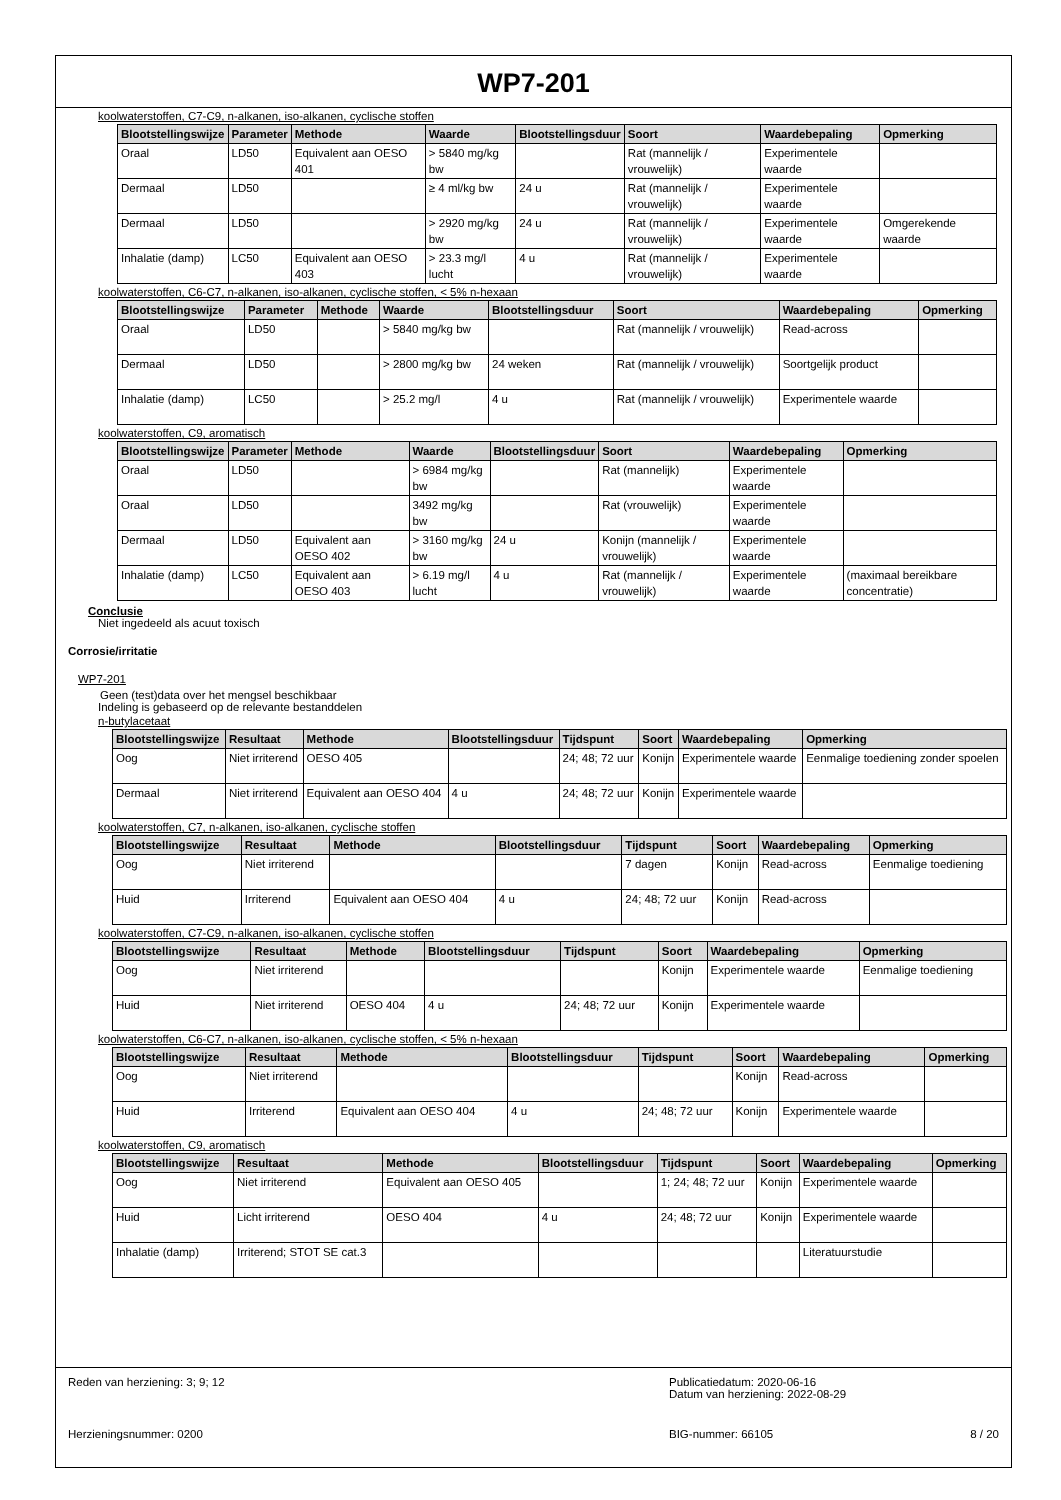WP7-201
koolwaterstoffen, C7-C9, n-alkanen, iso-alkanen, cyclische stoffen
| Blootstellingswijze | Parameter | Methode | Waarde | Blootstellingsduur | Soort | Waardebepaling | Opmerking |
| --- | --- | --- | --- | --- | --- | --- | --- |
| Oraal | LD50 | Equivalent aan OESO 401 | > 5840 mg/kg bw | | Rat (mannelijk / vrouwelijk) | Experimentele waarde | |
| Dermaal | LD50 | | ≥ 4 ml/kg bw | 24 u | Rat (mannelijk / vrouwelijk) | Experimentele waarde | |
| Dermaal | LD50 | | > 2920 mg/kg bw | 24 u | Rat (mannelijk / vrouwelijk) | Experimentele waarde | Omgerekende waarde |
| Inhalatie (damp) | LC50 | Equivalent aan OESO 403 | > 23.3 mg/l lucht | 4 u | Rat (mannelijk / vrouwelijk) | Experimentele waarde | |
koolwaterstoffen, C6-C7, n-alkanen, iso-alkanen, cyclische stoffen, < 5% n-hexaan
| Blootstellingswijze | Parameter | Methode | Waarde | Blootstellingsduur | Soort | Waardebepaling | Opmerking |
| --- | --- | --- | --- | --- | --- | --- | --- |
| Oraal | LD50 | | > 5840 mg/kg bw | | Rat (mannelijk / vrouwelijk) | Read-across | |
| Dermaal | LD50 | | > 2800 mg/kg bw | 24 weken | Rat (mannelijk / vrouwelijk) | Soortgelijk product | |
| Inhalatie (damp) | LC50 | | > 25.2 mg/l | 4 u | Rat (mannelijk / vrouwelijk) | Experimentele waarde | |
koolwaterstoffen, C9, aromatisch
| Blootstellingswijze | Parameter | Methode | Waarde | Blootstellingsduur | Soort | Waardebepaling | Opmerking |
| --- | --- | --- | --- | --- | --- | --- | --- |
| Oraal | LD50 | | > 6984 mg/kg bw | | Rat (mannelijk) | Experimentele waarde | |
| Oraal | LD50 | | 3492 mg/kg bw | | Rat (vrouwelijk) | Experimentele waarde | |
| Dermaal | LD50 | Equivalent aan OESO 402 | > 3160 mg/kg bw | 24 u | Konijn (mannelijk / vrouwelijk) | Experimentele waarde | |
| Inhalatie (damp) | LC50 | Equivalent aan OESO 403 | > 6.19 mg/l lucht | 4 u | Rat (mannelijk / vrouwelijk) | Experimentele waarde | (maximaal bereikbare concentratie) |
Conclusie
Niet ingedeeld als acuut toxisch
Corrosie/irritatie
WP7-201
Geen (test)data over het mengsel beschikbaar
Indeling is gebaseerd op de relevante bestanddelen
n-butylacetaat
| Blootstellingswijze | Resultaat | Methode | Blootstellingsduur | Tijdspunt | Soort | Waardebepaling | Opmerking |
| --- | --- | --- | --- | --- | --- | --- | --- |
| Oog | Niet irriterend | OESO 405 | | 24; 48; 72 uur | Konijn | Experimentele waarde | Eenmalige toediening zonder spoelen |
| Dermaal | Niet irriterend | Equivalent aan OESO 404 | 4 u | 24; 48; 72 uur | Konijn | Experimentele waarde | |
koolwaterstoffen, C7, n-alkanen, iso-alkanen, cyclische stoffen
| Blootstellingswijze | Resultaat | Methode | Blootstellingsduur | Tijdspunt | Soort | Waardebepaling | Opmerking |
| --- | --- | --- | --- | --- | --- | --- | --- |
| Oog | Niet irriterend | | | 7 dagen | Konijn | Read-across | Eenmalige toediening |
| Huid | Irriterend | Equivalent aan OESO 404 | 4 u | 24; 48; 72 uur | Konijn | Read-across | |
koolwaterstoffen, C7-C9, n-alkanen, iso-alkanen, cyclische stoffen
| Blootstellingswijze | Resultaat | Methode | Blootstellingsduur | Tijdspunt | Soort | Waardebepaling | Opmerking |
| --- | --- | --- | --- | --- | --- | --- | --- |
| Oog | Niet irriterend | | | | Konijn | Experimentele waarde | Eenmalige toediening |
| Huid | Niet irriterend | OESO 404 | 4 u | 24; 48; 72 uur | Konijn | Experimentele waarde | |
koolwaterstoffen, C6-C7, n-alkanen, iso-alkanen, cyclische stoffen, < 5% n-hexaan
| Blootstellingswijze | Resultaat | Methode | Blootstellingsduur | Tijdspunt | Soort | Waardebepaling | Opmerking |
| --- | --- | --- | --- | --- | --- | --- | --- |
| Oog | Niet irriterend | | | | Konijn | Read-across | |
| Huid | Irriterend | Equivalent aan OESO 404 | 4 u | 24; 48; 72 uur | Konijn | Experimentele waarde | |
koolwaterstoffen, C9, aromatisch
| Blootstellingswijze | Resultaat | Methode | Blootstellingsduur | Tijdspunt | Soort | Waardebepaling | Opmerking |
| --- | --- | --- | --- | --- | --- | --- | --- |
| Oog | Niet irriterend | Equivalent aan OESO 405 | | 1; 24; 48; 72 uur | Konijn | Experimentele waarde | |
| Huid | Licht irriterend | OESO 404 | 4 u | 24; 48; 72 uur | Konijn | Experimentele waarde | |
| Inhalatie (damp) | Irriterend; STOT SE cat.3 | | | | | Literatuurstudie | |
Reden van herziening: 3; 9; 12 Publicatiedatum: 2020-06-16
Datum van herziening: 2022-08-29
Herzieningsnummer: 0200 BIG-nummer: 66105 8 / 20